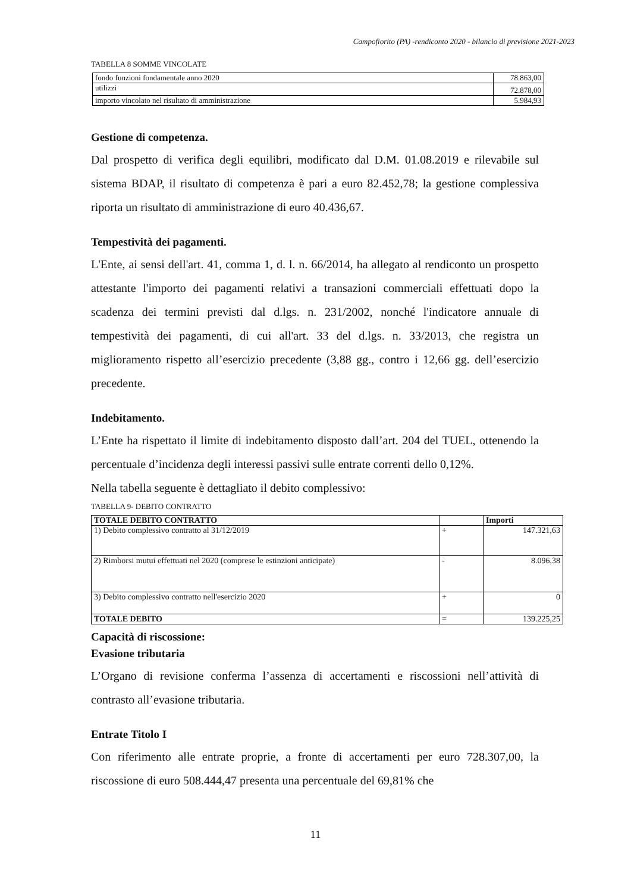Campofiorito (PA) -rendiconto 2020 - bilancio di previsione 2021-2023
TABELLA 8 SOMME VINCOLATE
| fondo funzioni fondamentale anno 2020 | 78.863,00 |
| utilizzi | 72.878,00 |
| importo vincolato nel risultato di amministrazione | 5.984,93 |
Gestione di competenza.
Dal prospetto di verifica degli equilibri, modificato dal D.M. 01.08.2019 e rilevabile sul sistema BDAP, il risultato di competenza è pari a euro 82.452,78; la gestione complessiva riporta un risultato di amministrazione di euro 40.436,67.
Tempestività dei pagamenti.
L'Ente, ai sensi dell'art. 41, comma 1, d. l. n. 66/2014, ha allegato al rendiconto un prospetto attestante l'importo dei pagamenti relativi a transazioni commerciali effettuati dopo la scadenza dei termini previsti dal d.lgs. n. 231/2002, nonché l'indicatore annuale di tempestività dei pagamenti, di cui all'art. 33 del d.lgs. n. 33/2013, che registra un miglioramento rispetto all’esercizio precedente (3,88 gg., contro i 12,66 gg. dell’esercizio precedente.
Indebitamento.
L’Ente ha rispettato il limite di indebitamento disposto dall’art. 204 del TUEL, ottenendo la percentuale d’incidenza degli interessi passivi sulle entrate correnti dello 0,12%.
Nella tabella seguente è dettagliato il debito complessivo:
TABELLA 9- DEBITO CONTRATTO
| TOTALE DEBITO CONTRATTO | | Importi |
| --- | --- | --- |
| 1) Debito complessivo contratto al 31/12/2019 | + | 147.321,63 |
| 2) Rimborsi mutui effettuati nel 2020 (comprese le estinzioni anticipate) | - | 8.096,38 |
| 3) Debito complessivo contratto nell'esercizio 2020 | + | 0 |
| TOTALE DEBITO | = | 139.225,25 |
Capacità di riscossione:
Evasione tributaria
L’Organo di revisione conferma l’assenza di accertamenti e riscossioni nell’attività di contrasto all’evasione tributaria.
Entrate Titolo I
Con riferimento alle entrate proprie, a fronte di accertamenti per euro 728.307,00, la riscossione di euro 508.444,47 presenta una percentuale del 69,81% che
11